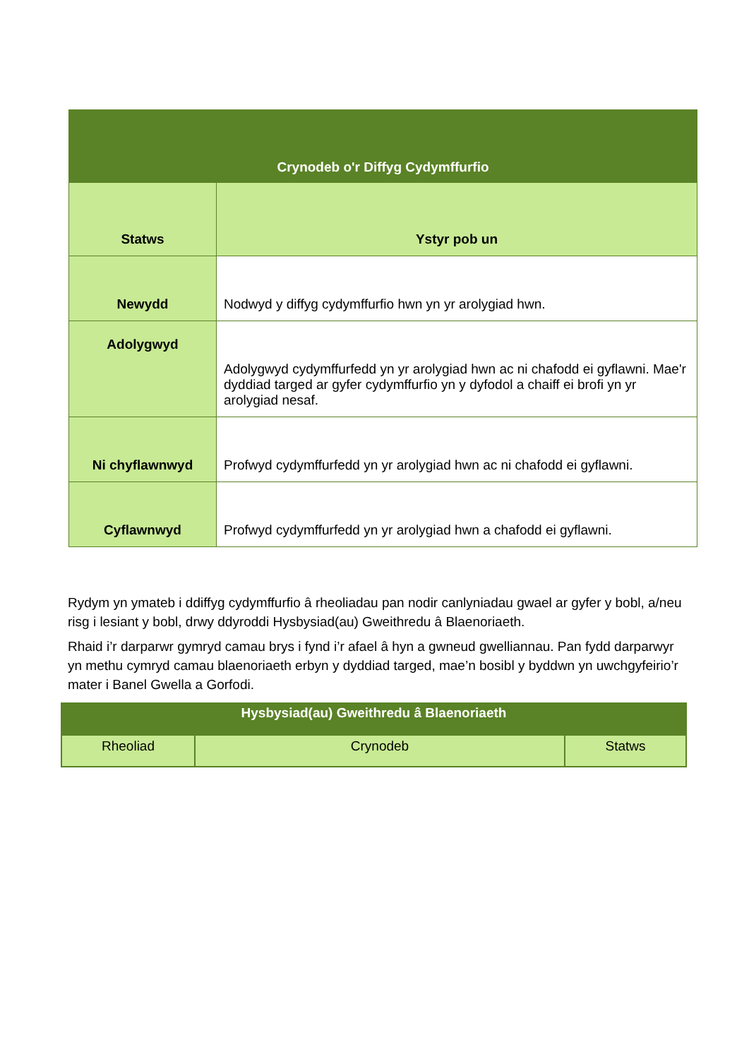| Crynodeb o'r Diffyg Cydymffurfio | |
| --- | --- |
| Statws | Ystyr pob un |
| Newydd | Nodwyd y diffyg cydymffurfio hwn yn yr arolygiad hwn. |
| Adolygwyd | Adolygwyd cydymffurfedd yn yr arolygiad hwn ac ni chafodd ei gyflawni. Mae'r dyddiad targed ar gyfer cydymffurfio yn y dyfodol a chaiff ei brofi yn yr arolygiad nesaf. |
| Ni chyflawnwyd | Profwyd cydymffurfedd yn yr arolygiad hwn ac ni chafodd ei gyflawni. |
| Cyflawnwyd | Profwyd cydymffurfedd yn yr arolygiad hwn a chafodd ei gyflawni. |
Rydym yn ymateb i ddiffyg cydymffurfio â rheoliadau pan nodir canlyniadau gwael ar gyfer y bobl, a/neu risg i lesiant y bobl, drwy ddyroddi Hysbysiad(au) Gweithredu â Blaenoriaeth.
Rhaid i’r darparwr gymryd camau brys i fynd i’r afael â hyn a gwneud gwelliannau. Pan fydd darparwyr yn methu cymryd camau blaenoriaeth erbyn y dyddiad targed, mae’n bosibl y byddwn yn uwchgyfeirio’r mater i Banel Gwella a Gorfodi.
| Hysbysiad(au) Gweithredu â Blaenoriaeth | | |
| --- | --- | --- |
| Rheoliad | Crynodeb | Statws |